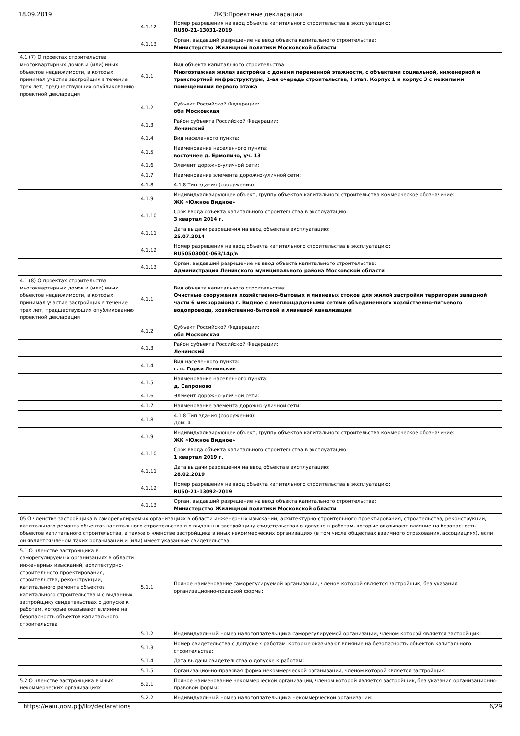18.09.2019 ЛКЗ:Проектные декларации
| | 4.1.12 | Номер разрешения на ввод объекта капитального строительства в эксплуатацию: RU50-21-13031-2019 |
| | 4.1.13 | Орган, выдавший разрешение на ввод объекта капитального строительства: Министерство Жилищной политики Московской области |
| 4.1 (7) О проектах строительства многоквартирных домов и (или) иных объектов недвижимости, в которых принимал участие застройщик в течение трех лет, предшествующих опубликованию проектной декларации | 4.1.1 | Вид объекта капитального строительства: Многоэтажная жилая застройка с домами переменной этажности, с объектами социальной, инженерной и транспортной инфраструктуры, 1-ая очередь строительства, I этап. Корпус 1 и корпус 3 с нежилыми помещениями первого этажа |
| | 4.1.2 | Субъект Российской Федерации: обл Московская |
| | 4.1.3 | Район субъекта Российской Федерации: Ленинский |
| | 4.1.4 | Вид населенного пункта: |
| | 4.1.5 | Наименование населенного пункта: восточнее д. Ермолино, уч. 13 |
| | 4.1.6 | Элемент дорожно-уличной сети: |
| | 4.1.7 | Наименование элемента дорожно-уличной сети: |
| | 4.1.8 | 4.1.8 Тип здания (сооружения): |
| | 4.1.9 | Индивидуализирующее объект, группу объектов капитального строительства коммерческое обозначение: ЖК «Южное Видное» |
| | 4.1.10 | Срок ввода объекта капитального строительства в эксплуатацию: 3 квартал 2014 г. |
| | 4.1.11 | Дата выдачи разрешения на ввод объекта в эксплуатацию: 25.07.2014 |
| | 4.1.12 | Номер разрешения на ввод объекта капитального строительства в эксплуатацию: RU50503000-063/14р/в |
| | 4.1.13 | Орган, выдавший разрешение на ввод объекта капитального строительства: Администрация Ленинского муниципального района Московской области |
| 4.1 (8) О проектах строительства многоквартирных домов и (или) иных объектов недвижимости, в которых принимал участие застройщик в течение трех лет, предшествующих опубликованию проектной декларации | 4.1.1 | Вид объекта капитального строительства: Очистные сооружения хозяйственно-бытовых и ливневых стоков для жилой застройки территории западной части 6 микрорайона г. Видное с внеплощадочными сетями объединенного хозяйственно-питьевого водопровода, хозяйственно-бытовой и ливневой канализации |
| | 4.1.2 | Субъект Российской Федерации: обл Московская |
| | 4.1.3 | Район субъекта Российской Федерации: Ленинский |
| | 4.1.4 | Вид населенного пункта: г. п. Горки Ленинские |
| | 4.1.5 | Наименование населенного пункта: д. Сапроново |
| | 4.1.6 | Элемент дорожно-уличной сети: |
| | 4.1.7 | Наименование элемента дорожно-уличной сети: |
| | 4.1.8 | 4.1.8 Тип здания (сооружения): Дом: 1 |
| | 4.1.9 | Индивидуализирующее объект, группу объектов капитального строительства коммерческое обозначение: ЖК «Южное Видное» |
| | 4.1.10 | Срок ввода объекта капитального строительства в эксплуатацию: 1 квартал 2019 г. |
| | 4.1.11 | Дата выдачи разрешения на ввод объекта в эксплуатацию: 28.02.2019 |
| | 4.1.12 | Номер разрешения на ввод объекта капитального строительства в эксплуатацию: RU50-21-13092-2019 |
| | 4.1.13 | Орган, выдавший разрешение на ввод объекта капитального строительства: Министерство Жилищной политики Московской области |
| 05 О членстве застройщика в саморегулируемых организациях в области инженерных изысканий, архитектурно-строительного проектирования, строительства, реконструкции, капитального ремонта объектов капитального строительства и о выданных застройщику свидетельствах о допуске к работам, которые оказывают влияние на безопасность объектов капитального строительства, а также о членстве застройщика в иных некоммерческих организациях (в том числе обществах взаимного страхования, ассоциациях), если он является членом таких организаций и (или) имеет указанные свидетельства | | |
| 5.1 О членстве застройщика в саморегулируемых организациях в области инженерных изысканий, архитектурно-строительного проектирования, строительства, реконструкции, капитального ремонта объектов капитального строительства и о выданных застройщику свидетельствах о допуске к работам, которые оказывают влияние на безопасность объектов капитального строительства | 5.1.1 | Полное наименование саморегулируемой организации, членом которой является застройщик, без указания организационно-правовой формы: |
| | 5.1.2 | Индивидуальный номер налогоплательщика саморегулируемой организации, членом которой является застройщик: |
| | 5.1.3 | Номер свидетельства о допуске к работам, которые оказывают влияние на безопасность объектов капитального строительства: |
| | 5.1.4 | Дата выдачи свидетельства о допуске к работам: |
| | 5.1.5 | Организационно-правовая форма некоммерческой организации, членом которой является застройщик: |
| 5.2 О членстве застройщика в иных некоммерческих организациях | 5.2.1 | Полное наименование некоммерческой организации, членом которой является застройщик, без указания организационно-правовой формы: |
| | 5.2.2 | Индивидуальный номер налогоплательщика некоммерческой организации: |
https://наш.дом.рф/lkz/declarations 6/29